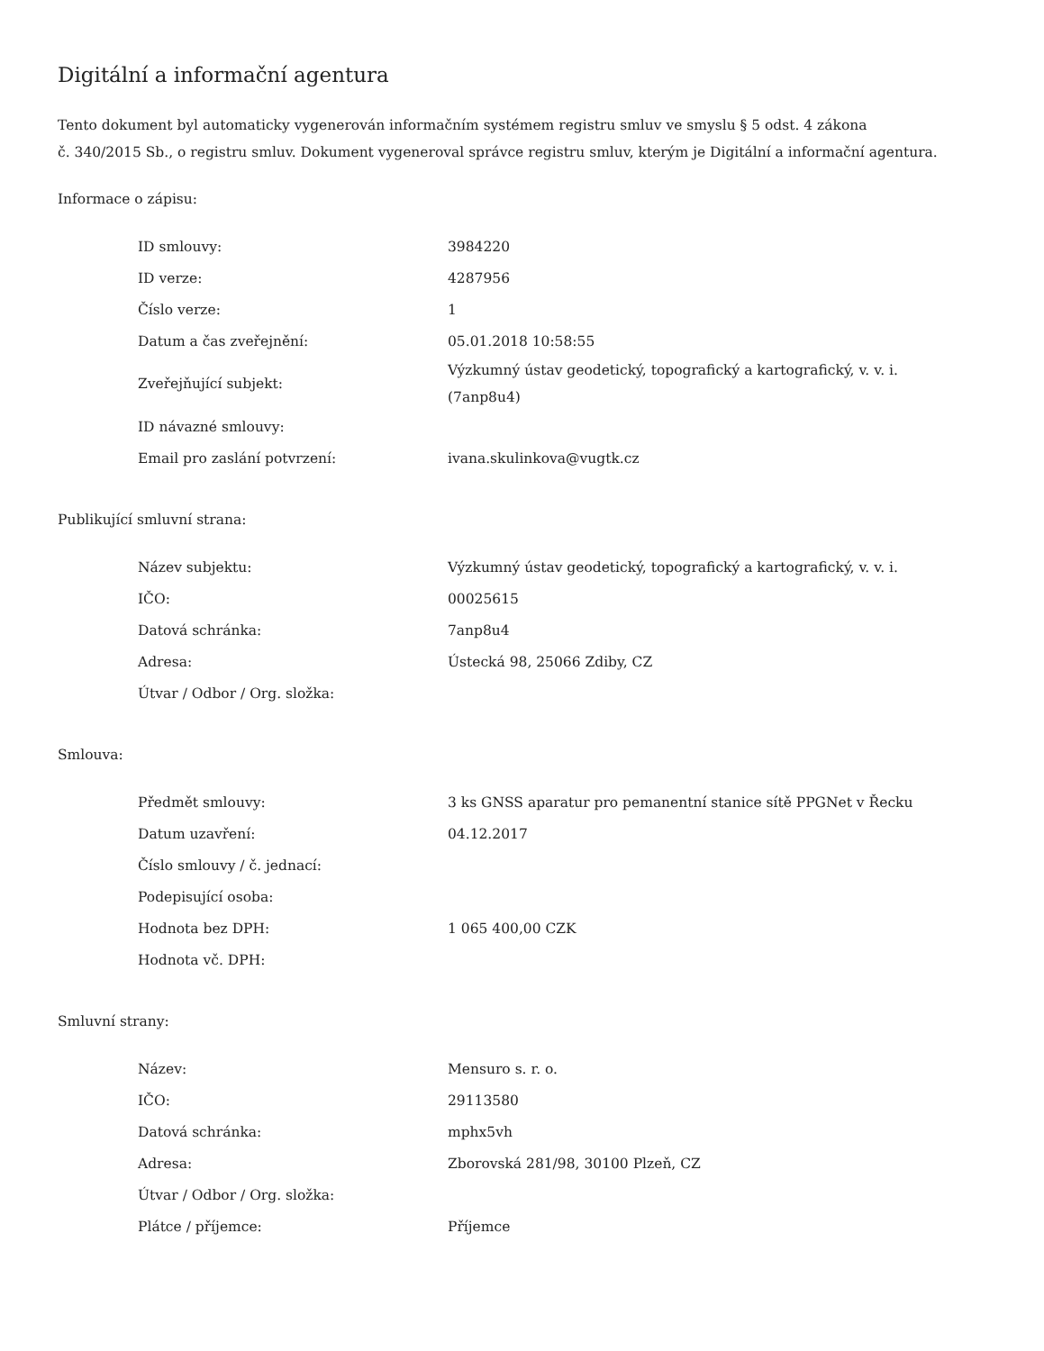Digitální a informační agentura
Tento dokument byl automaticky vygenerován informačním systémem registru smluv ve smyslu § 5 odst. 4 zákona
č. 340/2015 Sb., o registru smluv. Dokument vygeneroval správce registru smluv, kterým je Digitální a informační agentura.
Informace o zápisu:
| ID smlouvy: | 3984220 |
| ID verze: | 4287956 |
| Číslo verze: | 1 |
| Datum a čas zveřejnění: | 05.01.2018 10:58:55 |
| Zveřejňující subjekt: | Výzkumný ústav geodetický, topografický a kartografický, v. v. i. (7anp8u4) |
| ID návazné smlouvy: | |
| Email pro zaslání potvrzení: | ivana.skulinkova@vugtk.cz |
Publikující smluvní strana:
| Název subjektu: | Výzkumný ústav geodetický, topografický a kartografický, v. v. i. |
| IČO: | 00025615 |
| Datová schránka: | 7anp8u4 |
| Adresa: | Ústecká 98, 25066 Zdiby, CZ |
| Útvar / Odbor / Org. složka: | |
Smlouva:
| Předmět smlouvy: | 3 ks GNSS aparatur pro pemanentní stanice sítě PPGNet v Řecku |
| Datum uzavření: | 04.12.2017 |
| Číslo smlouvy / č. jednací: | |
| Podepisující osoba: | |
| Hodnota bez DPH: | 1 065 400,00 CZK |
| Hodnota vč. DPH: | |
Smluvní strany:
| Název: | Mensuro s. r. o. |
| IČO: | 29113580 |
| Datová schránka: | mphx5vh |
| Adresa: | Zborovská 281/98, 30100 Plzeň, CZ |
| Útvar / Odbor / Org. složka: | |
| Plátce / příjemce: | Příjemce |